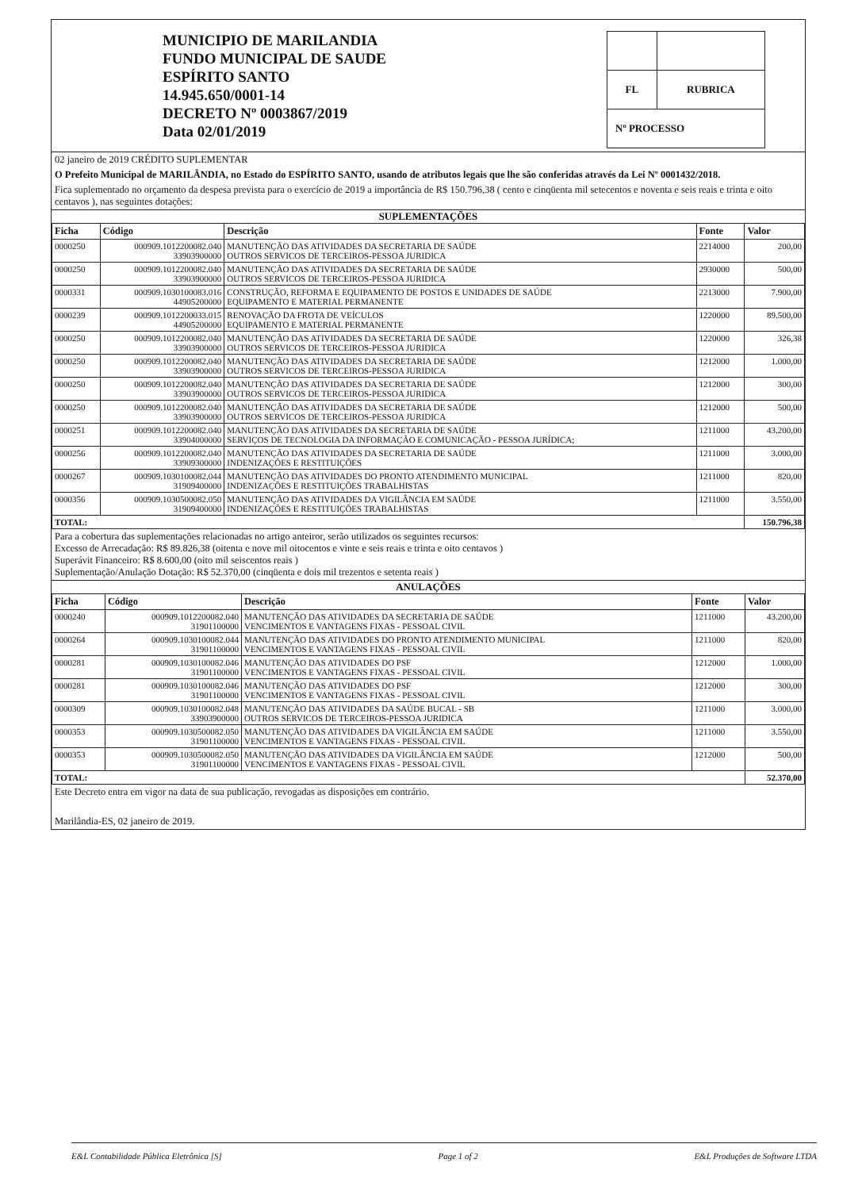MUNICIPIO DE MARILANDIA
FUNDO MUNICIPAL DE SAUDE
ESPÍRITO SANTO
14.945.650/0001-14
DECRETO Nº 0003867/2019
Data 02/01/2019
| FL | RUBRICA |
| Nº PROCESSO | |
02 janeiro de 2019 CRÉDITO SUPLEMENTAR
O Prefeito Municipal de MARILÂNDIA, no Estado do ESPÍRITO SANTO, usando de atributos legais que lhe são conferidas através da Lei Nº 0001432/2018.
Fica suplementado no orçamento da despesa prevista para o exercício de 2019 a importância de R$ 150.796,38 ( cento e cinqüenta mil setecentos e noventa e seis reais e trinta e oito centavos ), nas seguintes dotações:
SUPLEMENTAÇÕES
| Ficha | Código | Descrição | Fonte | Valor |
| --- | --- | --- | --- | --- |
| 0000250 | 000909.1012200082.040 33903900000 | MANUTENÇÃO DAS ATIVIDADES DA SECRETARIA DE SAÚDE OUTROS SERVICOS DE TERCEIROS-PESSOA JURIDICA | 2214000 | 200,00 |
| 0000250 | 000909.1012200082.040 33903900000 | MANUTENÇÃO DAS ATIVIDADES DA SECRETARIA DE SAÚDE OUTROS SERVICOS DE TERCEIROS-PESSOA JURIDICA | 2930000 | 500,00 |
| 0000331 | 000909.1030100083.016 44905200000 | CONSTRUÇÃO, REFORMA E EQUIPAMENTO DE POSTOS E UNIDADES DE SAÚDE EQUIPAMENTO E MATERIAL PERMANENTE | 2213000 | 7.900,00 |
| 0000239 | 000909.1012200033.015 44905200000 | RENOVAÇÃO DA FROTA DE VEÍCULOS EQUIPAMENTO E MATERIAL PERMANENTE | 1220000 | 89.500,00 |
| 0000250 | 000909.1012200082.040 33903900000 | MANUTENÇÃO DAS ATIVIDADES DA SECRETARIA DE SAÚDE OUTROS SERVICOS DE TERCEIROS-PESSOA JURIDICA | 1220000 | 326,38 |
| 0000250 | 000909.1012200082.040 33903900000 | MANUTENÇÃO DAS ATIVIDADES DA SECRETARIA DE SAÚDE OUTROS SERVICOS DE TERCEIROS-PESSOA JURIDICA | 1212000 | 1.000,00 |
| 0000250 | 000909.1012200082.040 33903900000 | MANUTENÇÃO DAS ATIVIDADES DA SECRETARIA DE SAÚDE OUTROS SERVICOS DE TERCEIROS-PESSOA JURIDICA | 1212000 | 300,00 |
| 0000250 | 000909.1012200082.040 33903900000 | MANUTENÇÃO DAS ATIVIDADES DA SECRETARIA DE SAÚDE OUTROS SERVICOS DE TERCEIROS-PESSOA JURIDICA | 1212000 | 500,00 |
| 0000251 | 000909.1012200082.040 33904000000 | MANUTENÇÃO DAS ATIVIDADES DA SECRETARIA DE SAÚDE SERVIÇOS DE TECNOLOGIA DA INFORMAÇÃO E COMUNICAÇÃO - PESSOA JURÍDICA; | 1211000 | 43.200,00 |
| 0000256 | 000909.1012200082.040 33909300000 | MANUTENÇÃO DAS ATIVIDADES DA SECRETARIA DE SAÚDE INDENIZAÇÕES E RESTITUIÇÕES | 1211000 | 3.000,00 |
| 0000267 | 000909.1030100082.044 31909400000 | MANUTENÇÃO DAS ATIVIDADES DO PRONTO ATENDIMENTO MUNICIPAL INDENIZAÇÕES E RESTITUIÇÕES TRABALHISTAS | 1211000 | 820,00 |
| 0000356 | 000909.1030500082.050 31909400000 | MANUTENÇÃO DAS ATIVIDADES DA VIGILÂNCIA EM SAÚDE INDENIZAÇÕES E RESTITUIÇÕES TRABALHISTAS | 1211000 | 3.550,00 |
| TOTAL: | | | | 150.796,38 |
Para a cobertura das suplementações relacionadas no artigo anteiror, serão utilizados os seguintes recursos:
Excesso de Arrecadação: R$ 89.826,38 (oitenta e nove mil oitocentos e vinte e seis reais e trinta e oito centavos )
Superávit Financeiro: R$ 8.600,00 (oito mil seiscentos reais )
Suplementação/Anulação Dotação: R$ 52.370,00 (cinqüenta e dois mil trezentos e setenta reais )
ANULAÇÕES
| Ficha | Código | Descrição | Fonte | Valor |
| --- | --- | --- | --- | --- |
| 0000240 | 000909.1012200082.040 31901100000 | MANUTENÇÃO DAS ATIVIDADES DA SECRETARIA DE SAÚDE VENCIMENTOS E VANTAGENS FIXAS - PESSOAL CIVIL | 1211000 | 43.200,00 |
| 0000264 | 000909.1030100082.044 31901100000 | MANUTENÇÃO DAS ATIVIDADES DO PRONTO ATENDIMENTO MUNICIPAL VENCIMENTOS E VANTAGENS FIXAS - PESSOAL CIVIL | 1211000 | 820,00 |
| 0000281 | 000909.1030100082.046 31901100000 | MANUTENÇÃO DAS ATIVIDADES DO PSF VENCIMENTOS E VANTAGENS FIXAS - PESSOAL CIVIL | 1212000 | 1.000,00 |
| 0000281 | 000909.1030100082.046 31901100000 | MANUTENÇÃO DAS ATIVIDADES DO PSF VENCIMENTOS E VANTAGENS FIXAS - PESSOAL CIVIL | 1212000 | 300,00 |
| 0000309 | 000909.1030100082.048 33903900000 | MANUTENÇÃO DAS ATIVIDADES DA SAÚDE BUCAL - SB OUTROS SERVICOS DE TERCEIROS-PESSOA JURIDICA | 1211000 | 3.000,00 |
| 0000353 | 000909.1030500082.050 31901100000 | MANUTENÇÃO DAS ATIVIDADES DA VIGILÂNCIA EM SAÚDE VENCIMENTOS E VANTAGENS FIXAS - PESSOAL CIVIL | 1211000 | 3.550,00 |
| 0000353 | 000909.1030500082.050 31901100000 | MANUTENÇÃO DAS ATIVIDADES DA VIGILÂNCIA EM SAÚDE VENCIMENTOS E VANTAGENS FIXAS - PESSOAL CIVIL | 1212000 | 500,00 |
| TOTAL: | | | | 52.370,00 |
Este Decreto entra em vigor na data de sua publicação, revogadas as disposições em contrário.
Marilândia-ES, 02 janeiro de 2019.
E&L Contabilidade Pública Eletrônica [S] Page 1 of 2 E&L Produções de Software LTDA